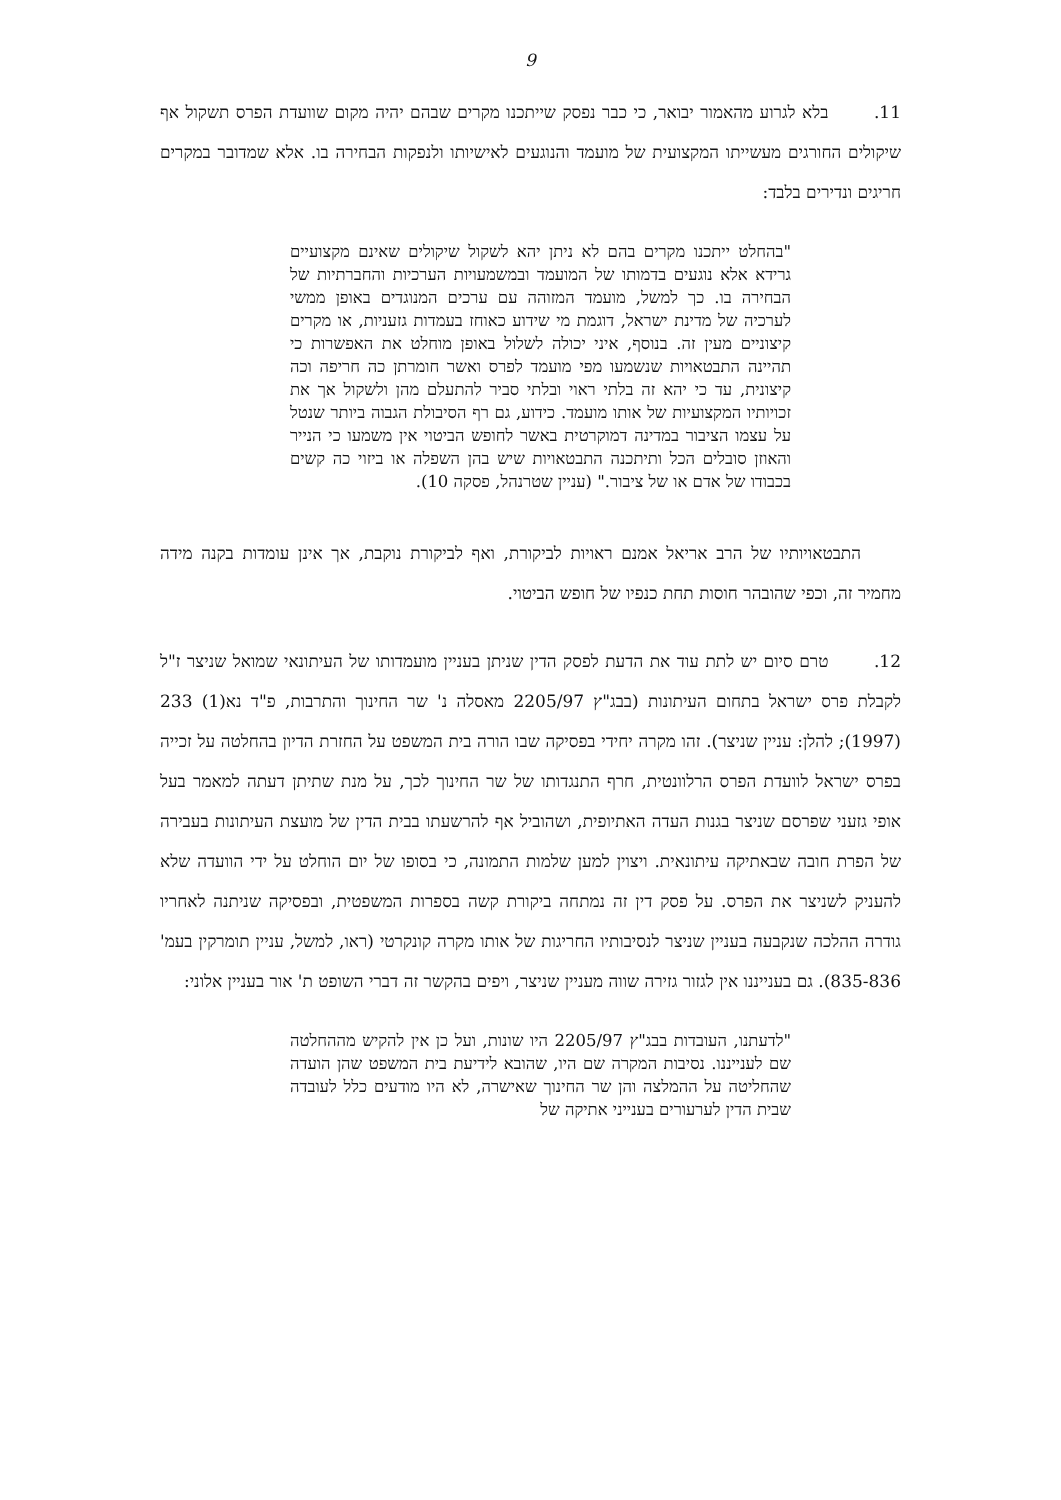9
11. בלא לגרוע מהאמור יבואר, כי כבר נפסק שייתכנו מקרים שבהם יהיה מקום שוועדת הפרס תשקול אף שיקולים החורגים מעשייתו המקצועית של מועמד והנוגעים לאישיותו ולנפקות הבחירה בו. אלא שמדובר במקרים חריגים ונדירים בלבד:
"בהחלט ייתכנו מקרים בהם לא ניתן יהא לשקול שיקולים שאינם מקצועיים גרידא אלא נוגעים בדמותו של המועמד ובמשמעויות הערכיות והחברתיות של הבחירה בו. כך למשל, מועמד המזוהה עם ערכים המנוגדים באופן ממשי לערכיה של מדינת ישראל, דוגמת מי שידוע כאוחז בעמדות גזעניות, או מקרים קיצוניים מעין זה. בנוסף, איני יכולה לשלול באופן מוחלט את האפשרות כי תהיינה התבטאויות שנשמעו מפי מועמד לפרס ואשר חומרתן כה חריפה וכה קיצונית, עד כי יהא זה בלתי ראוי ובלתי סביר להתעלם מהן ולשקול אך את זכויותיו המקצועיות של אותו מועמד. כידוע, גם רף הסיבולת הגבוה ביותר שנטל על עצמו הציבור במדינה דמוקרטית באשר לחופש הביטוי אין משמעו כי הנייר והאוזן סובלים הכל ותיתכנה התבטאויות שיש בהן השפלה או ביזוי כה קשים בכבודו של אדם או של ציבור." (עניין שטרנהל, פסקה 10).
התבטאויותיו של הרב אריאל אמנם ראויות לביקורת, ואף לביקורת נוקבת, אך אינן עומדות בקנה מידה מחמיר זה, וכפי שהובהר חוסות תחת כנפיו של חופש הביטוי.
12. טרם סיום יש לתת עוד את הדעת לפסק הדין שניתן בעניין מועמדותו של העיתונאי שמואל שניצר ז"ל לקבלת פרס ישראל בתחום העיתונות (בבג"ץ 2205/97 מאסלה נ' שר החינוך והתרבות, פ"ד נא(1) 233 (1997); להלן: עניין שניצר). זהו מקרה יחידי בפסיקה שבו הורה בית המשפט על החזרת הדיון בהחלטה על זכייה בפרס ישראל לוועדת הפרס הרלוונטית, חרף התנגדותו של שר החינוך לכך, על מנת שתיתן דעתה למאמר בעל אופי גזעני שפרסם שניצר בגנות העדה האתיופית, ושהוביל אף להרשעתו בבית הדין של מועצת העיתונות בעבירה של הפרת חובה שבאתיקה עיתונאית. ויצוין למען שלמות התמונה, כי בסופו של יום הוחלט על ידי הוועדה שלא להעניק לשניצר את הפרס. על פסק דין זה נמתחה ביקורת קשה בספרות המשפטית, ובפסיקה שניתנה לאחריו גודרה ההלכה שנקבעה בעניין שניצר לנסיבותיו החריגות של אותו מקרה קונקרטי (ראו, למשל, עניין תומרקין בעמ' 835-836). גם בענייננו אין לגזור גזירה שווה מעניין שניצר, ויפים בהקשר זה דברי השופט ת' אור בעניין אלוני:
"לדעתנו, העובדות בבג"ץ 2205/97 היו שונות, ועל כן אין להקיש מההחלטה שם לענייננו. נסיבות המקרה שם היו, שהובא לידיעת בית המשפט שהן הועדה שהחליטה על ההמלצה והן שר החינוך שאישרה, לא היו מודעים כלל לעובדה שבית הדין לערעורים בענייני אתיקה של